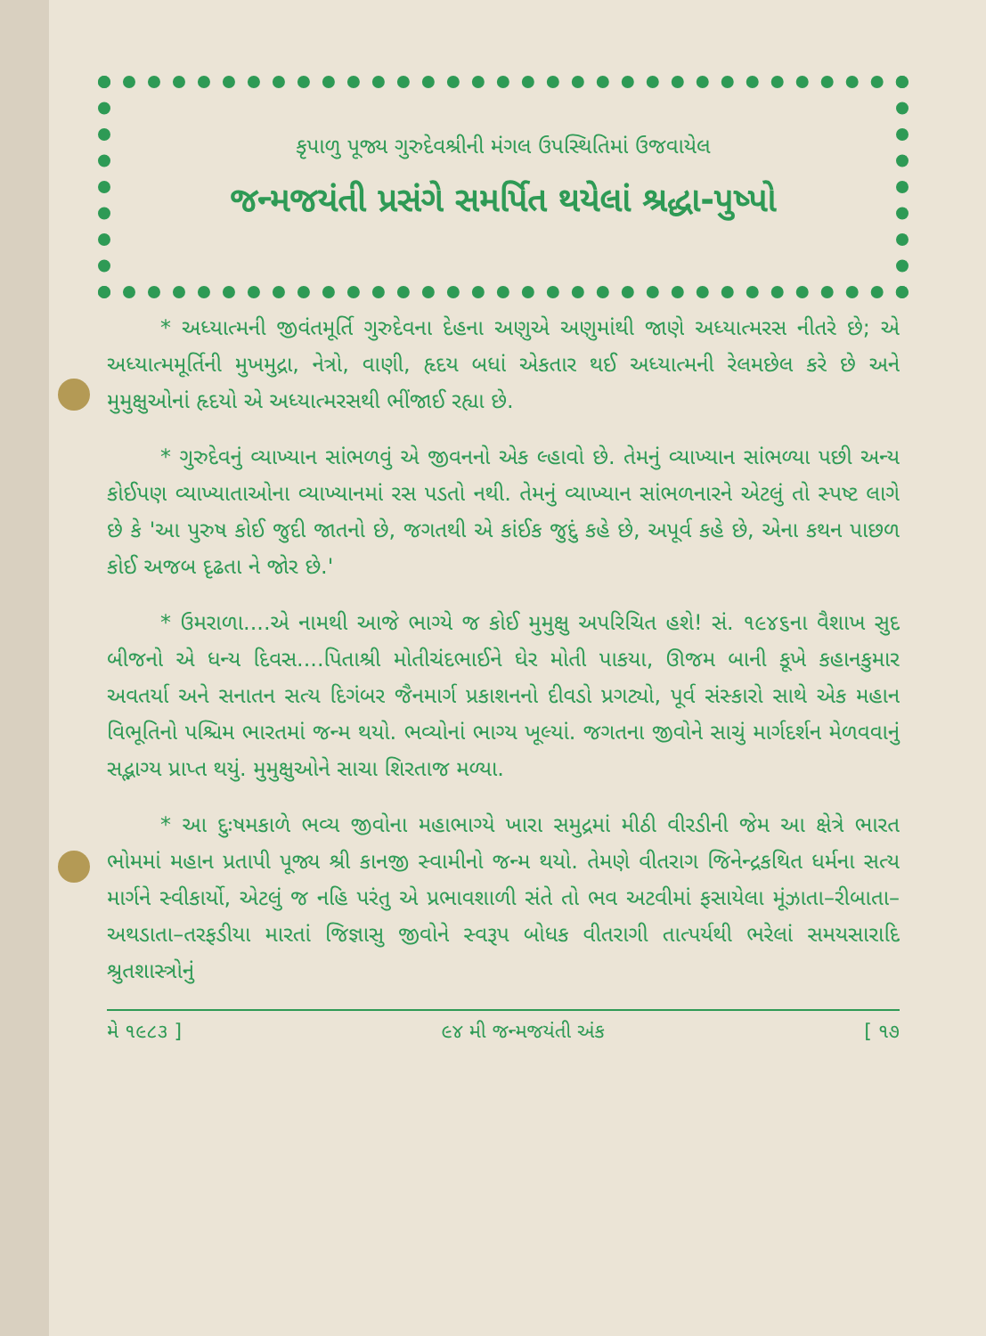કૃપાળુ પૂજ્ય ગુરુદેવશ્રીની મંગલ ઉપસ્થિતિમાં ઉજવાયેલ
જન્મજયંતી પ્રસંગે સમર્પિત થયેલાં શ્રદ્ધા-પુષ્પો
* અધ્યાત્મની જીવંતમૂર્તિ ગુરુદેવના દેહના અણુએ અણુમાંથી જાણે અધ્યાત્મરસ નીતરે છે; એ અધ્યાત્મમૂર્તિની મુખમુદ્રા, નેત્રો, વાણી, હૃદય બધાં એકતાર થઈ અધ્યાત્મની રેલમછેલ કરે છે અને મુમુક્ષુઓનાં હૃદયો એ અધ્યાત્મરસથી ભીંજાઈ રહ્યા છે.
* ગુરુદેવનું વ્યાખ્યાન સાંભળવું એ જીવનનો એક લ્હાવો છે. તેમનું વ્યાખ્યાન સાંભળ્યા પછી અન્ય કોઈપણ વ્યાખ્યાતાઓના વ્યાખ્યાનમાં રસ પડતો નથી. તેમનું વ્યાખ્યાન સાંભળનારને એટલું તો સ્પષ્ટ લાગે છે કે 'આ પુરુષ કોઈ જુદી જાતનો છે, જગતથી એ કાંઈક જુદું કહે છે, અપૂર્વ કહે છે, એના કથન પાછળ કોઈ અજબ દૃઢતા ને જોર છે.'
* ઉમરાળા....એ નામથી આજે ભાગ્યે જ કોઈ મુમુક્ષુ અપરિચિત હશે! સં. ૧૯૪૬ના વૈશાખ સુદ બીજનો એ ધન્ય દિવસ....પિતાશ્રી મોતીચંદભાઈને ઘેર મોતી પાકયા, ઊજમ બાની કૂખે કહાનકુમાર અવતર્યા અને સનાતન સત્ય દિગંબર જૈનમાર્ગ પ્રકાશનનો દીવડો પ્રગટ્યો, પૂર્વ સંસ્કારો સાથે એક મહાન વિભૂતિનો પશ્ચિમ ભારતમાં જન્મ થયો. ભવ્યોનાં ભાગ્ય ખૂલ્યાં. જગતના જીવોને સાચું માર્ગદર્શન મેળવવાનું સદ્ભાગ્ય પ્રાપ્ત થયું. મુમુક્ષુઓને સાચા શિરતાજ મળ્યા.
* આ દુઃષમકાળે ભવ્ય જીવોના મહાભાગ્યે ખારા સમુદ્રમાં મીઠી વીરડીની જેમ આ ક્ષેત્રે ભારત ભોમમાં મહાન પ્રતાપી પૂજ્ય શ્રી કાનજી સ્વામીનો જન્મ થયો. તેમણે વીતરાગ જિનેન્દ્રકથિત ધર્મના સત્ય માર્ગને સ્વીકાર્યો, એટલું જ નહિ પરંતુ એ પ્રભાવશાળી સંતે તો ભવ અટવીમાં ફસાયેલા મૂંઝાતા–રીબાતા–અથડાતા–તરફડીયા મારતાં જિજ્ઞાસુ જીવોને સ્વરૂપ બોધક વીતરાગી તાત્પર્યથી ભરેલાં સમયસારાદિ શ્રુતશાસ્ત્રોનું
મે ૧૯૮૩ ] ૯૪ મી જન્મજયંતી અંક [ ૧૭